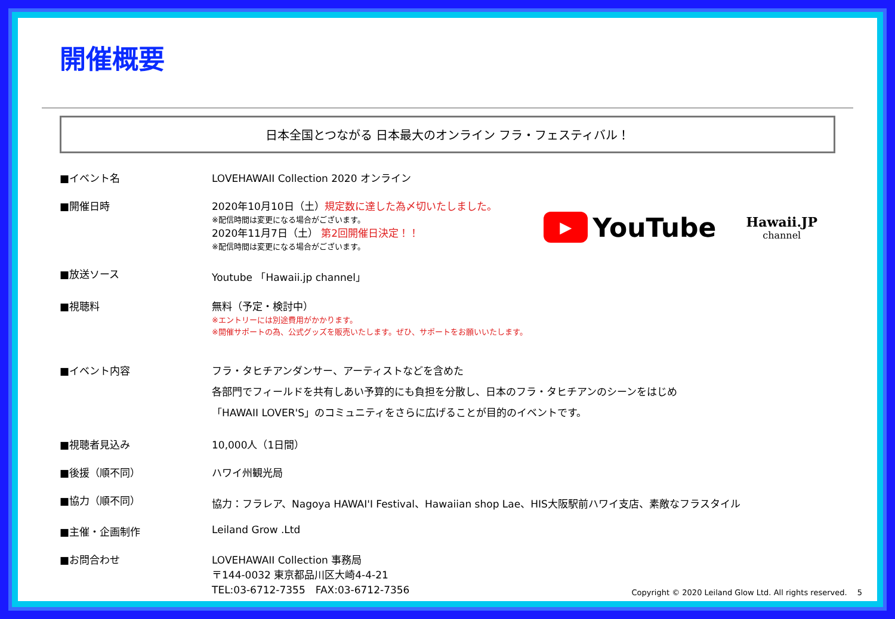開催概要
日本全国とつながる 日本最大のオンライン フラ・フェスティバル！
▶
YouTube
Hawaii.JP
channel
■イベント名 LOVEHAWAII Collection 2020 オンライン
■開催日時 2020年10月10日（土）規定数に達した為〆切いたしました。
※配信時間は変更になる場合がございます。
2020年11月7日（土） 第2回開催日決定！！
※配信時間は変更になる場合がございます。
■放送ソース Youtube 「Hawaii.jp channel」
■視聴料 無料（予定・検討中）
※エントリーには別途費用がかかります。
※開催サポートの為、公式グッズを販売いたします。ぜひ、サポートをお願いいたします。
■イベント内容 フラ・タヒチアンダンサー、アーティストなどを含めた
各部門でフィールドを共有しあい予算的にも負担を分散し、日本のフラ・タヒチアンのシーンをはじめ
「HAWAII LOVER'S」のコミュニティをさらに広げることが目的のイベントです。
■視聴者見込み 10,000人（1日間）
■後援（順不同） ハワイ州観光局
■協力（順不同） 協力：フラレア、Nagoya HAWAI'I Festival、Hawaiian shop Lae、HIS大阪駅前ハワイ支店、素敵なフラスタイル
■主催・企画制作 Leiland Grow .Ltd
■お問合わせ LOVEHAWAII Collection 事務局
〒144-0032 東京都品川区大崎4-4-21
TEL:03-6712-7355　FAX:03-6712-7356
Copyright © 2020 Leiland Glow Ltd. All rights reserved.　 5